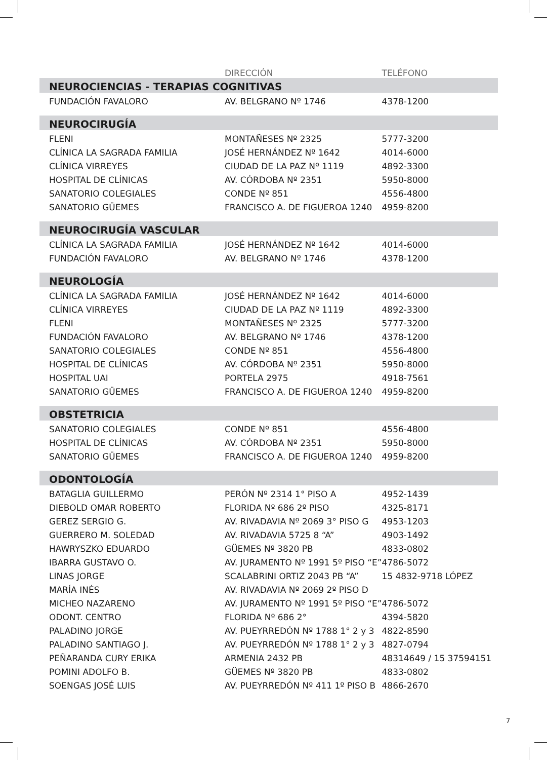| | DIRECCIÓN | TELÉFONO |
| --- | --- | --- |
| NEUROCIENCIAS - TERAPIAS COGNITIVAS | | |
| FUNDACIÓN FAVALORO | AV. BELGRANO Nº 1746 | 4378-1200 |
| NEUROCIRUGÍA | | |
| FLENI | MONTAÑESES Nº 2325 | 5777-3200 |
| CLÍNICA LA SAGRADA FAMILIA | JOSÉ HERNÁNDEZ Nº 1642 | 4014-6000 |
| CLÍNICA VIRREYES | CIUDAD DE LA PAZ Nº 1119 | 4892-3300 |
| HOSPITAL DE CLÍNICAS | AV. CÓRDOBA Nº 2351 | 5950-8000 |
| SANATORIO COLEGIALES | CONDE Nº 851 | 4556-4800 |
| SANATORIO GÜEMES | FRANCISCO A. DE FIGUEROA 1240 | 4959-8200 |
| NEUROCIRUGÍA VASCULAR | | |
| CLÍNICA LA SAGRADA FAMILIA | JOSÉ HERNÁNDEZ Nº 1642 | 4014-6000 |
| FUNDACIÓN FAVALORO | AV. BELGRANO Nº 1746 | 4378-1200 |
| NEUROLOGÍA | | |
| CLÍNICA LA SAGRADA FAMILIA | JOSÉ HERNÁNDEZ Nº 1642 | 4014-6000 |
| CLÍNICA VIRREYES | CIUDAD DE LA PAZ Nº 1119 | 4892-3300 |
| FLENI | MONTAÑESES Nº 2325 | 5777-3200 |
| FUNDACIÓN FAVALORO | AV. BELGRANO Nº 1746 | 4378-1200 |
| SANATORIO COLEGIALES | CONDE Nº 851 | 4556-4800 |
| HOSPITAL DE CLÍNICAS | AV. CÓRDOBA Nº 2351 | 5950-8000 |
| HOSPITAL UAI | PORTELA 2975 | 4918-7561 |
| SANATORIO GÜEMES | FRANCISCO A. DE FIGUEROA 1240 | 4959-8200 |
| OBSTETRICIA | | |
| SANATORIO COLEGIALES | CONDE Nº 851 | 4556-4800 |
| HOSPITAL DE CLÍNICAS | AV. CÓRDOBA Nº 2351 | 5950-8000 |
| SANATORIO GÜEMES | FRANCISCO A. DE FIGUEROA 1240 | 4959-8200 |
| ODONTOLOGÍA | | |
| BATAGLIA GUILLERMO | PERÓN Nº 2314 1° PISO A | 4952-1439 |
| DIEBOLD OMAR ROBERTO | FLORIDA Nº 686 2º PISO | 4325-8171 |
| GEREZ SERGIO G. | AV. RIVADAVIA Nº 2069 3° PISO G | 4953-1203 |
| GUERRERO M. SOLEDAD | AV. RIVADAVIA 5725 8 “A” | 4903-1492 |
| HAWRYSZKO EDUARDO | GÜEMES Nº 3820 PB | 4833-0802 |
| IBARRA GUSTAVO O. | AV. JURAMENTO Nº 1991 5º PISO “E” | 4786-5072 |
| LINAS JORGE | SCALABRINI ORTIZ 2043 PB “A” | 15 4832-9718 LÓPEZ |
| MARÍA INÉS | AV. RIVADAVIA Nº 2069 2º PISO D | |
| MICHEO NAZARENO | AV. JURAMENTO Nº 1991 5º PISO “E” | 4786-5072 |
| ODONT. CENTRO | FLORIDA Nº 686 2° | 4394-5820 |
| PALADINO JORGE | AV. PUEYRREDÓN Nº 1788 1° 2 y 3 | 4822-8590 |
| PALADINO SANTIAGO J. | AV. PUEYRREDÓN Nº 1788 1° 2 y 3 | 4827-0794 |
| PEÑARANDA CURY ERIKA | ARMENIA 2432 PB | 48314649 / 15 37594151 |
| POMINI ADOLFO B. | GÜEMES Nº 3820 PB | 4833-0802 |
| SOENGAS JOSÉ LUIS | AV. PUEYRREDÓN Nº 411 1º PISO B | 4866-2670 |
7